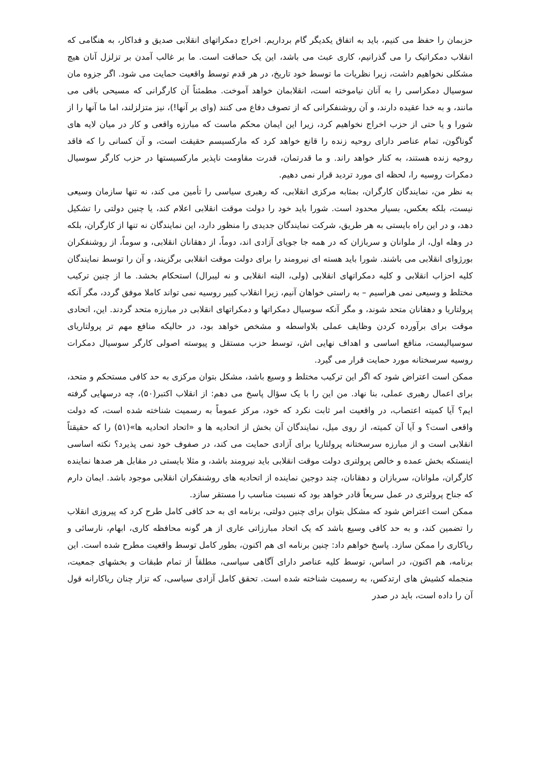حزبمان را حفظ می کنیم، باید به اتفاق یکدیگر گام برداریم. اخراج دمکراتهای انقلابی صدیق و فداکار، به هنگامی که انقلاب دمکراتیک را می گذرانیم، کاری عبث می باشد، این یک حماقت است. ما بر غالب آمدن بر تزلزل آنان هیچ مشکلی نخواهیم داشت، زیرا نظریات ما توسط خود تاریخ، در هر قدم توسط واقعیت حمایت می شود. اگر جزوه مان سوسیال دمکراسی را به آنان نیاموخته است، انقلابمان خواهد آموخت. مطمئناً آن کارگرانی که مسیحی باقی می مانند، و به خدا عقیده دارند، و آن روشنفکرانی که از تصوف دفاع می کنند (وای بر آنها!)، نیز متزلزلند، اما ما آنها را از شورا و یا حتی از حزب اخراج نخواهیم کرد، زیرا این ایمان محکم ماست که مبارزه واقعی و کار در میان لایه های گوناگون، تمام عناصر دارای روحیه زنده را قانع خواهد کرد که مارکسیسم حقیقت است، و آن کسانی را که فاقد روحیه زنده هستند، به کنار خواهد راند. و ما قدرتمان، قدرت مقاومت ناپذیر مارکسیستها در حزب کارگر سوسیال دمکرات روسیه را، لحظه ای مورد تردید قرار نمی دهیم.
به نظر من، نمایندگان کارگران، بمثابه مرکزی انقلابی، که رهبری سیاسی را تأمین می کند، نه تنها سازمان وسیعی نیست، بلکه بعکس، بسیار محدود است. شورا باید خود را دولت موقت انقلابی اعلام کند، یا چنین دولتی را تشکیل دهد، و در این راه بایستی به هر طریق، شرکت نمایندگان جدیدی را منظور دارد، این نمایندگان نه تنها از کارگران، بلکه در وهله اول، از ملوانان و سربازان که در همه جا جویای آزادی اند، دوماً، از دهقانان انقلابی، و سوماً، از روشنفکران بورژوای انقلابی می باشند. شورا باید هسته ای نیرومند را برای دولت موقت انقلابی برگزیند، و آن را توسط نمایندگان کلیه احزاب انقلابی و کلیه دمکراتهای انقلابی (ولی، البته انقلابی و نه لیبرال) استحکام بخشد. ما از چنین ترکیب مختلط و وسیعی نمی هراسیم – به راستی خواهان آنیم، زیرا انقلاب کبیر روسیه نمی تواند کاملا موفق گردد، مگر آنکه پرولتاریا و دهقانان متحد شوند، و مگر آنکه سوسیال دمکراتها و دمکراتهای انقلابی در مبارزه متحد گردند. این، اتحادی موقت برای برآورده کردن وظایف عملی بلاواسطه و مشخص خواهد بود، در حالیکه منافع مهم تر پرولتاریای سوسیالیست، منافع اساسی و اهداف نهایی اش، توسط حزب مستقل و پیوسته اصولی کارگر سوسیال دمکرات روسیه سرسختانه مورد حمایت قرار می گیرد.
ممکن است اعتراض شود که اگر این ترکیب مختلط و وسیع باشد، مشکل بتوان مرکزی به حد کافی مستحکم و متحد، برای اعمال رهبری عملی، بنا نهاد. من این را با یک سؤال پاسخ می دهم: از انقلاب اکتبر(۵۰)، چه درسهایی گرفته ایم؟ آیا کمیته اعتصاب، در واقعیت امر ثابت نکرد که خود، مرکز عموماً به رسمیت شناخته شده است، که دولت واقعی است؟ و آیا آن کمیته، از روی میل، نمایندگان آن بخش از اتحادیه ها و «اتحاد اتحادیه ها»(۵۱) را که حقیقتاً انقلابی است و از مبارزه سرسختانه پرولتاریا برای آزادی حمایت می کند، در صفوف خود نمی پذیرد؟ نکته اساسی اینستکه بخش عمده و خالص پرولتری دولت موقت انقلابی باید نیرومند باشد، و مثلا بایستی در مقابل هر صدها نماینده کارگران، ملوانان، سربازان و دهقانان، چند دوجین نماینده از اتحادیه های روشنفکران انقلابی موجود باشد. ایمان دارم که جناح پرولتری در عمل سریعاً قادر خواهد بود که نسبت مناسب را مستقر سازد.
ممکن است اعتراض شود که مشکل بتوان برای چنین دولتی، برنامه ای به حد کافی کامل طرح کرد که پیروزی انقلاب را تضمین کند، و به حد کافی وسیع باشد که یک اتحاد مبارزاتی عاری از هر گونه محافظه کاری، ابهام، نارسائی و ریاکاری را ممکن سازد. پاسخ خواهم داد: چنین برنامه ای هم اکنون، بطور کامل توسط واقعیت مطرح شده است. این برنامه، هم اکنون، در اساس، توسط کلیه عناصر دارای آگاهی سیاسی، مطلقاً از تمام طبقات و بخشهای جمعیت، منجمله کشیش های ارتدکس، به رسمیت شناخته شده است. تحقق کامل آزادی سیاسی، که تزار چنان ریاکارانه قول آن را داده است، باید در صدر